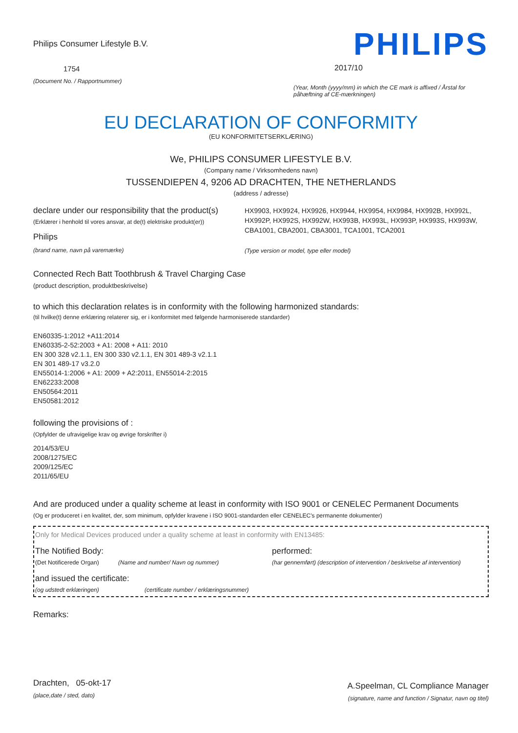Philips Consumer Lifestyle B.V.
1754
(Document No. / Rapportnummer)
PHILIPS
2017/10
(Year, Month (yyyy/mm) in which the CE mark is affixed / Årstal for påhæftning af CE-mærkningen)
EU DECLARATION OF CONFORMITY
(EU KONFORMITETSERKLÆRING)
We, PHILIPS CONSUMER LIFESTYLE B.V.
(Company name / Virksomhedens navn)
TUSSENDIEPEN 4, 9206 AD DRACHTEN, THE NETHERLANDS
(address / adresse)
declare under our responsibility that the product(s)
(Erklærer i henhold til vores ansvar, at de(t) elektriske produkt(er))
Philips
(brand name, navn på varemærke)
HX9903, HX9924, HX9926, HX9944, HX9954, HX9984, HX992B, HX992L, HX992P, HX992S, HX992W, HX993B, HX993L, HX993P, HX993S, HX993W, CBA1001, CBA2001, CBA3001, TCA1001, TCA2001
(Type version or model, type eller model)
Connected Rech Batt Toothbrush & Travel Charging Case
(product description, produktbeskrivelse)
to which this declaration relates is in conformity with the following harmonized standards:
(til hvilke(t) denne erklæring relaterer sig, er i konformitet med følgende harmoniserede standarder)
EN60335-1:2012 +A11:2014
EN60335-2-52:2003 + A1: 2008 + A11: 2010
EN 300 328 v2.1.1, EN 300 330 v2.1.1, EN 301 489-3 v2.1.1
EN 301 489-17 v3.2.0
EN55014-1:2006 + A1: 2009 + A2:2011, EN55014-2:2015
EN62233:2008
EN50564:2011
EN50581:2012
following the provisions of :
(Opfylder de ufravigelige krav og øvrige forskrifter i)
2014/53/EU
2008/1275/EC
2009/125/EC
2011/65/EU
And are produced under a quality scheme at least in conformity with ISO 9001 or CENELEC Permanent Documents
(Og er produceret i en kvalitet, der, som minimum, opfylder kravene i ISO 9001-standarden eller CENELEC's permanente dokumenter)
Only for Medical Devices produced under a quality scheme at least in conformity with EN13485:
The Notified Body: performed:
(Det Notificerede Organ) (Name and number/ Navn og nummer) (har gennemført) (description of intervention / beskrivelse af intervention)
and issued the certificate:
(og udstedt erklæringen) (certificate number / erklæringsnummer)
Remarks:
Drachten, 05-okt-17
(place,date / sted, dato)
A.Speelman, CL Compliance Manager
(signature, name and function / Signatur, navn og titel)